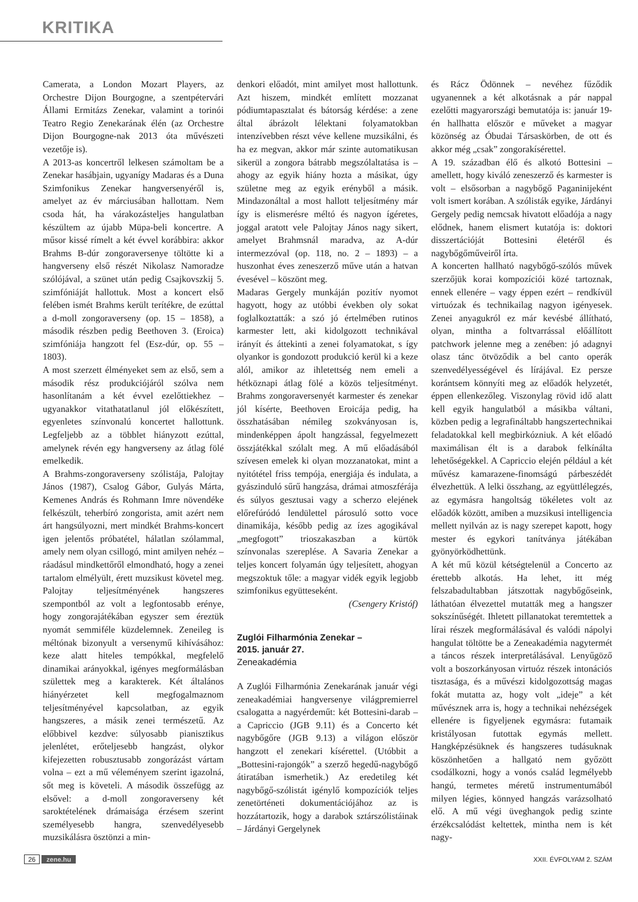KRITIKA
Camerata, a London Mozart Players, az Orchestre Dijon Bourgogne, a szentpétervári Állami Ermitázs Zenekar, valamint a torinói Teatro Regio Zenekarának élén (az Orchestre Dijon Bourgogne-nak 2013 óta művészeti vezetője is).
A 2013-as koncertről lelkesen számoltam be a Zenekar hasábjain, ugyanígy Madaras és a Duna Szimfonikus Zenekar hangversenyéről is, amelyet az év márciusában hallottam. Nem csoda hát, ha várakozásteljes hangulatban készültem az újabb Müpa-beli koncertre. A műsor kissé rímelt a két évvel korábbira: akkor Brahms B-dúr zongoraversenye töltötte ki a hangverseny első részét Nikolasz Namoradze szólójával, a szünet után pedig Csajkovszkij 5. szimfóniáját hallottuk. Most a koncert első felében ismét Brahms került terítékre, de ezúttal a d-moll zongoraverseny (op. 15 – 1858), a második részben pedig Beethoven 3. (Eroica) szimfóniája hangzott fel (Esz-dúr, op. 55 – 1803).
A most szerzett élményeket sem az első, sem a második rész produkciójáról szólva nem hasonlítanám a két évvel ezelőttiekhez – ugyanakkor vitathatatlanul jól előkészített, egyenletes színvonalú koncertet hallottunk. Legfeljebb az a többlet hiányzott ezúttal, amelynek révén egy hangverseny az átlag fölé emelkedik.
A Brahms-zongoraverseny szólistája, Palojtay János (1987), Csalog Gábor, Gulyás Márta, Kemenes András és Rohmann Imre növendéke felkészült, teherbíró zongorista, amit azért nem árt hangsúlyozni, mert mindkét Brahms-koncert igen jelentős próbatétel, hálatlan szólammal, amely nem olyan csillogó, mint amilyen nehéz – ráadásul mindkettőről elmondható, hogy a zenei tartalom elmélyült, érett muzsikust követel meg. Palojtay teljesítményének hangszeres szempontból az volt a legfontosabb erénye, hogy zongorajátékában egyszer sem éreztük nyomát semmiféle küzdelemnek. Zeneileg is méltónak bizonyult a versenymű kihívásához: keze alatt hiteles tempókkal, megfelelő dinamikai arányokkal, igényes megformálásban születtek meg a karakterek. Két általános hiányérzetet kell megfogalmaznom teljesítményével kapcsolatban, az egyik hangszeres, a másik zenei természetű. Az előbbivel kezdve: súlyosabb pianisztikus jelenlétet, erőteljesebb hangzást, olykor kifejezetten robusztusabb zongorázást vártam volna – ezt a mű véleményem szerint igazolná, sőt meg is követeli. A második összefügg az elsővel: a d-moll zongoraverseny két saroktételének drámaisága érzésem szerint személyesebb hangra, szenvedélyesebb muzsikálásra ösztönzi a min-
denkori előadót, mint amilyet most hallottunk. Azt hiszem, mindkét említett mozzanat pódiumtapasztalat és bátorság kérdése: a zene által ábrázolt lélektani folyamatokban intenzívebben részt véve kellene muzsikálni, és ha ez megvan, akkor már szinte automatikusan sikerül a zongora bátrabb megszólaltatása is – ahogy az egyik hiány hozta a másikat, úgy születne meg az egyik erényből a másik. Mindazonáltal a most hallott teljesítmény már így is elismerésre méltó és nagyon ígéretes, joggal aratott vele Palojtay János nagy sikert, amelyet Brahmsnál maradva, az A-dúr intermezzóval (op. 118, no. 2 – 1893) – a huszonhat éves zeneszerző műve után a hatvan évesével – köszönt meg.
Madaras Gergely munkáján pozitív nyomot hagyott, hogy az utóbbi években oly sokat foglalkoztatták: a szó jó értelmében rutinos karmester lett, aki kidolgozott technikával irányít és áttekinti a zenei folyamatokat, s így olyankor is gondozott produkció kerül ki a keze alól, amikor az ihletettség nem emeli a hétköznapi átlag fölé a közös teljesítményt. Brahms zongoraversenyét karmester és zenekar jól kísérte, Beethoven Eroicája pedig, ha összhatásában némileg szokványosan is, mindenképpen ápolt hangzással, fegyelmezett összjátékkal szólalt meg. A mű előadásából szívesen emelek ki olyan mozzanatokat, mint a nyitótétel friss tempója, energiája és indulata, a gyászinduló sűrű hangzása, drámai atmoszférája és súlyos gesztusai vagy a scherzo elejének előrefúródó lendülettel párosuló sotto voce dinamikája, később pedig az ízes agogikával „megfogott” trioszakaszban a kürtök színvonalas szereplése. A Savaria Zenekar a teljes koncert folyamán úgy teljesített, ahogyan megszoktuk tőle: a magyar vidék egyik legjobb szimfonikus együtteseként.
(Csengery Kristóf)
Zuglói Filharmónia Zenekar –
2015. január 27.
Zeneakadémia
A Zuglói Filharmónia Zenekarának január végi zeneakadémiai hangversenye világpremierrel csalogatta a nagyérdeműt: két Bottesini-darab – a Capriccio (JGB 9.11) és a Concerto két nagybőgőre (JGB 9.13) a világon először hangzott el zenekari kísérettel. (Utóbbit a „Bottesini-rajongók” a szerző hegedű-nagybőgő átiratában ismerhetik.) Az eredetileg két nagybőgő-szólistát igénylő kompozíciók teljes zenetörténeti dokumentációjához az is hozzátartozik, hogy a darabok sztárszólistáinak – Járdányi Gergelynek
és Rácz Ödönnek – nevéhez fűződik ugyanennek a két alkotásnak a pár nappal ezelőtti magyarországi bemutatója is: január 19-én hallhatta először e műveket a magyar közönség az Óbudai Társaskörben, de ott és akkor még „csak” zongorakísérettel.
A 19. században élő és alkotó Bottesini – amellett, hogy kiváló zeneszerző és karmester is volt – elsősorban a nagybőgő Paganinijeként volt ismert korában. A szólisták egyike, Járdányi Gergely pedig nemcsak hivatott előadója a nagy elődnek, hanem elismert kutatója is: doktori disszertációját Bottesini életéről és nagybőgőműveiről írta.
A koncerten hallható nagybőgő-szólós művek szerzőjük korai kompozíciói közé tartoznak, ennek ellenére – vagy éppen ezért – rendkívül virtuózak és technikailag nagyon igényesek. Zenei anyagukról ez már kevésbé állítható, olyan, mintha a foltvarrással előállított patchwork jelenne meg a zenében: jó adagnyi olasz tánc ötvöződik a bel canto operák szenvedélyességével és lírájával. Ez persze korántsem könnyíti meg az előadók helyzetét, éppen ellenkezőleg. Viszonylag rövid idő alatt kell egyik hangulatból a másikba váltani, közben pedig a legrafináltabb hangszertechnikai feladatokkal kell megbirkózniuk. A két előadó maximálisan élt is a darabok felkínálta lehetőségekkel. A Capriccio elején például a két művész kamarazene-finomságú párbeszédét élvezhettük. A lelki összhang, az együttlélegzés, az egymásra hangoltság tökéletes volt az előadók között, amiben a muzsikusi intelligencia mellett nyilván az is nagy szerepet kapott, hogy mester és egykori tanítványa játékában gyönyörködhettünk.
A két mű közül kétségtelenül a Concerto az érettebb alkotás. Ha lehet, itt még felszabadultabban játszottak nagybőgőseink, láthatóan élvezettel mutatták meg a hangszer sokszínűségét. Ihletett pillanatokat teremtettek a lírai részek megformálásával és valódi nápolyi hangulat töltötte be a Zeneakadémia nagytermét a táncos részek interpretálásával. Lenyűgöző volt a boszorkányosan virtuóz részek intonációs tisztasága, és a művészi kidolgozottság magas fokát mutatta az, hogy volt „ideje” a két művésznek arra is, hogy a technikai nehézségek ellenére is figyeljenek egymásra: futamaik kristályosan futottak egymás mellett. Hangképzésüknek és hangszeres tudásuknak köszönhetően a hallgató nem győzött csodálkozni, hogy a vonós család legmélyebb hangú, termetes méretű instrumentumából milyen légies, könnyed hangzás varázsolható elő. A mű végi üveghangok pedig szinte érzékcsalódást keltettek, mintha nem is két nagy-
26 zene.hu XXII. ÉVFOLYAM 2. SZÁM